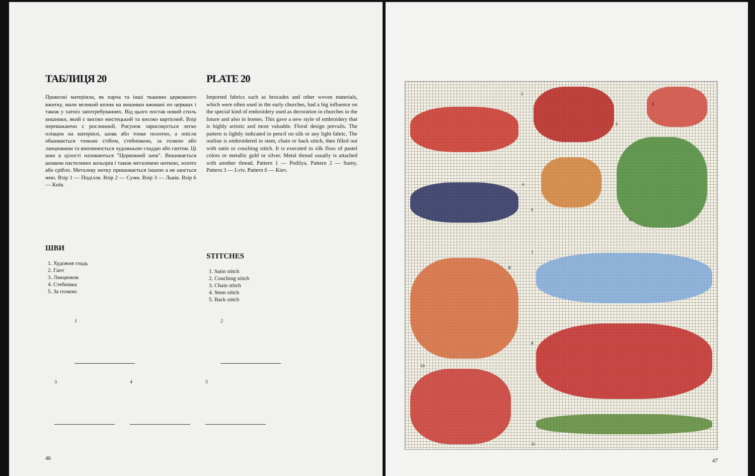ТАБЛИЦЯ 20
Привозні матеріяли, як парча та інші тканини церковного вжитку, мали великий вплив на вишивки вживані по церквах і також у хатніх запотребуваннях. Від цього постав новий стиль вишивки, який є високо мистецький та високо вартісний. Взір переважаючи є рослинний. Рисунок зарисовується легко олівцем на матеріялі, шовк або тонке полотно, а опісля обшивається тонким стібом, стебнівкою, за голкою або ланцюжком та виповнюється художньою гладдю або гаптом. Ці шви в цілості називаються "Церковний шов". Вишивається шовком пастелевих кольорів і також металевою ниткою, золото або срібло. Металеву нитку пришивається іншою а не шиється нею. Взір 1 — Поділля. Взір 2 — Суми. Взір 3 — Львів. Взір 6 — Київ.
ШВИ
1. Художня гладь
2. Гапт
3. Ланцюжок
4. Стебнівка
5. За голкою
PLATE 20
Imported fabrics such as brocades and other woven materials, which were often used in the early churches, had a big influence on the special kind of embroidery used as decoration in churches in the future and also in homes. This gave a new style of embroidery that is highly artistic and most valuable. Floral design prevails. The pattern is lightly indicated in pencil on silk or any light fabric. The outline is embroidered in stem, chain or back stitch, then filled out with satin or couching stitch. It is executed in silk floss of pastel colors or metallic gold or silver. Metal thread usually is attached with another thread. Pattern 1 — Podilya. Pattern 2 — Sumy. Pattern 3 — Lviv. Pattern 6 — Kiev.
STITCHES
1. Satin stitch
2. Couching stitch
3. Chain stitch
4. Stem stitch
5. Back stitch
1 2
3 4 5
46
1
2
3
4
5
6
7
8
9
10
11
47